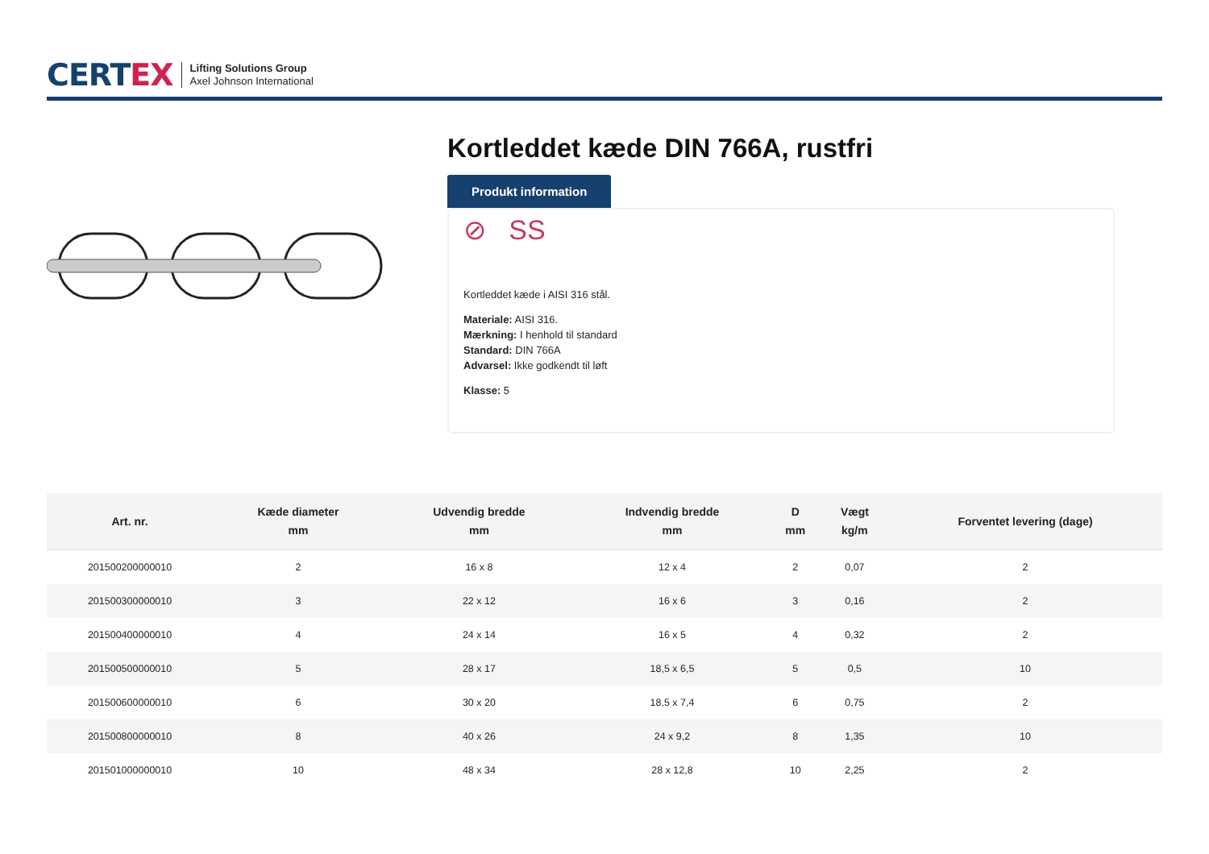CERTEX
Lifting Solutions Group
Axel Johnson International
Kortleddet kæde DIN 766A, rustfri
Produkt information
⊘ SS
Kortleddet kæde i AISI 316 stål.
Materiale: AISI 316.
Mærkning: I henhold til standard
Standard: DIN 766A
Advarsel: Ikke godkendt til løft
Klasse: 5
| Art. nr. | Kæde diameter mm | Udvendig bredde mm | Indvendig bredde mm | D mm | Vægt kg/m | Forventet levering (dage) |
| --- | --- | --- | --- | --- | --- | --- |
| 201500200000010 | 2 | 16 x 8 | 12 x 4 | 2 | 0,07 | 2 |
| 201500300000010 | 3 | 22 x 12 | 16 x 6 | 3 | 0,16 | 2 |
| 201500400000010 | 4 | 24 x 14 | 16 x 5 | 4 | 0,32 | 2 |
| 201500500000010 | 5 | 28 x 17 | 18,5 x 6,5 | 5 | 0,5 | 10 |
| 201500600000010 | 6 | 30 x 20 | 18,5 x 7,4 | 6 | 0,75 | 2 |
| 201500800000010 | 8 | 40 x 26 | 24 x 9,2 | 8 | 1,35 | 10 |
| 201501000000010 | 10 | 48 x 34 | 28 x 12,8 | 10 | 2,25 | 2 |